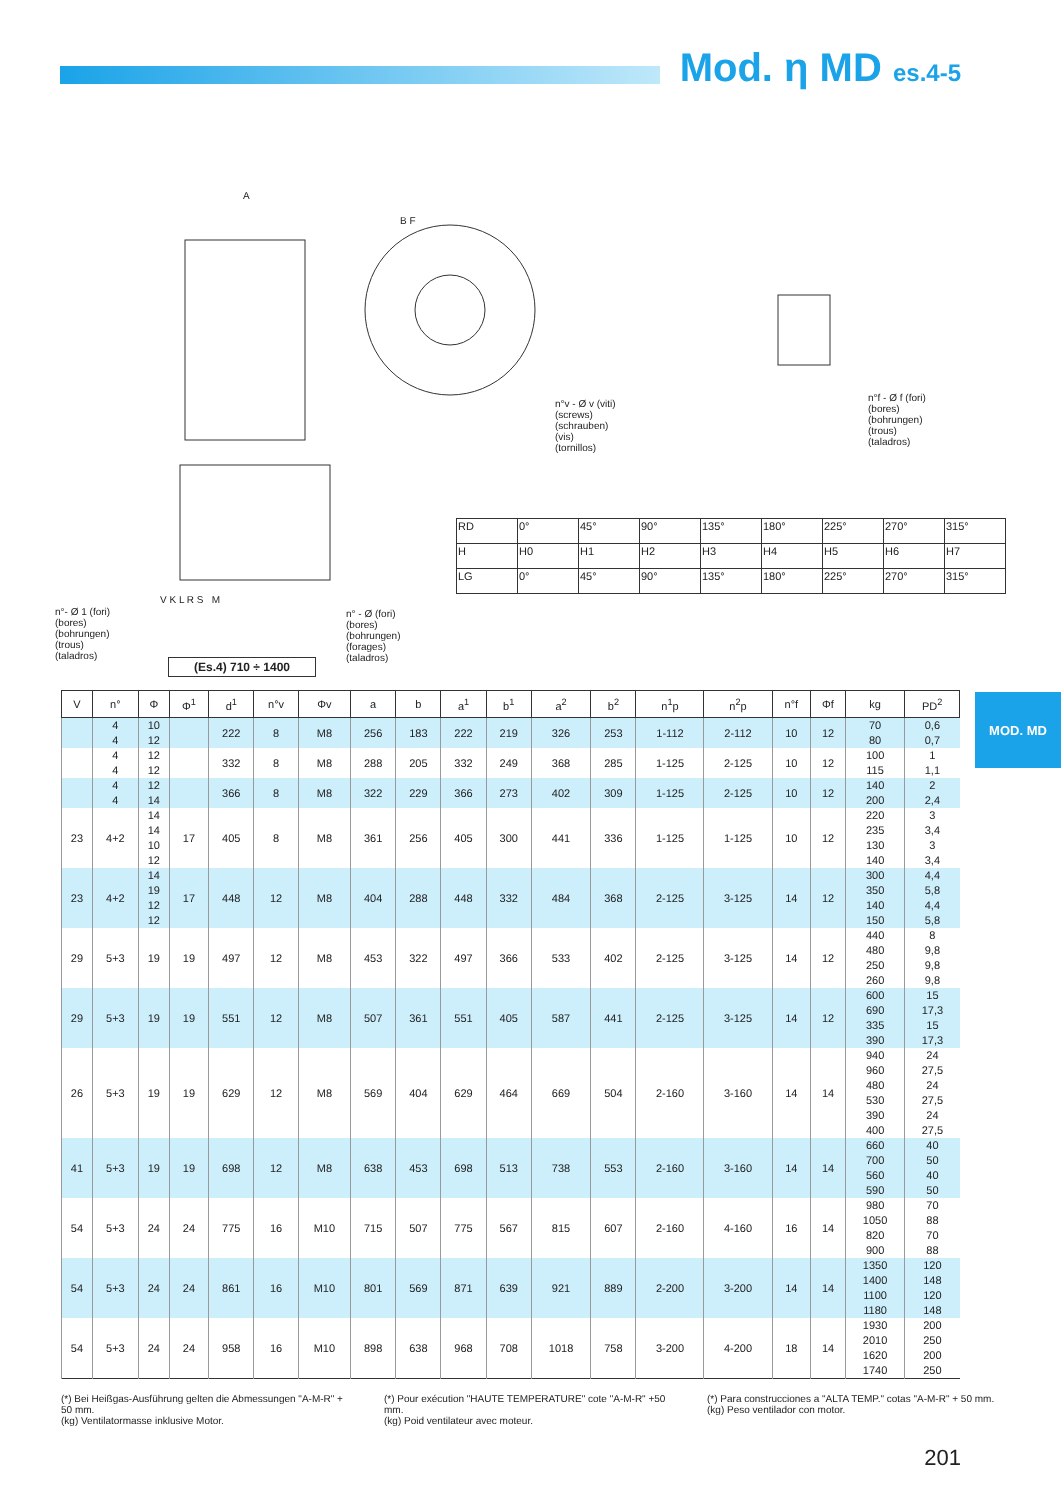Mod. η MD es.4-5
A
B F
n°v - Ø v (viti)
(screws)
(schrauben)
(vis)
(tornillos)
n°f - Ø f (fori)
(bores)
(bohrungen)
(trous)
(taladros)
n°- Ø 1 (fori)
(bores)
(bohrungen)
(trous)
(taladros)
V K L R S M
n° - Ø (fori)
(bores)
(bohrungen)
(forages)
(taladros)
(Es.4) 710 ÷ 1400
| RD | 0° | 45° | 90° | 135° | 180° | 225° | 270° | 315° |
| H | H0 | H1 | H2 | H3 | H4 | H5 | H6 | H7 |
| LG | 0° | 45° | 90° | 135° | 180° | 225° | 270° | 315° |
MOD. MD
| V | n° | Φ | Φ<sup>1</sup> | d<sup>1</sup> | n°v | Φv | a | b | a<sup>1</sup> | b<sup>1</sup> | a<sup>2</sup> | b<sup>2</sup> | n<sup>1</sup>p | n<sup>2</sup>p | n°f | Φf | kg | PD<sup>2</sup> |
| --- | --- | --- | --- | --- | --- | --- | --- | --- | --- | --- | --- | --- | --- | --- | --- | --- | --- | --- |
| | 4 4 | 10 12 | | 222 | 8 | M8 | 256 | 183 | 222 | 219 | 326 | 253 | 1-112 | 2-112 | 10 | 12 | 70 80 | 0,6 0,7 |
| | 4 4 | 12 12 | | 332 | 8 | M8 | 288 | 205 | 332 | 249 | 368 | 285 | 1-125 | 2-125 | 10 | 12 | 100 115 | 1 1,1 |
| | 4 4 | 12 14 | | 366 | 8 | M8 | 322 | 229 | 366 | 273 | 402 | 309 | 1-125 | 2-125 | 10 | 12 | 140 200 | 2 2,4 |
| 23 | 4+2 | 14 14 10 12 | 17 | 405 | 8 | M8 | 361 | 256 | 405 | 300 | 441 | 336 | 1-125 | 1-125 | 10 | 12 | 220 235 130 140 | 3 3,4 3 3,4 |
| 23 | 4+2 | 14 19 12 12 | 17 | 448 | 12 | M8 | 404 | 288 | 448 | 332 | 484 | 368 | 2-125 | 3-125 | 14 | 12 | 300 350 140 150 | 4,4 5,8 4,4 5,8 |
| 29 | 5+3 | 19 | 19 | 497 | 12 | M8 | 453 | 322 | 497 | 366 | 533 | 402 | 2-125 | 3-125 | 14 | 12 | 440 480 250 260 | 8 9,8 9,8 9,8 |
| 29 | 5+3 | 19 | 19 | 551 | 12 | M8 | 507 | 361 | 551 | 405 | 587 | 441 | 2-125 | 3-125 | 14 | 12 | 600 690 335 390 | 15 17,3 15 17,3 |
| 26 | 5+3 | 19 | 19 | 629 | 12 | M8 | 569 | 404 | 629 | 464 | 669 | 504 | 2-160 | 3-160 | 14 | 14 | 940 960 480 530 390 400 | 24 27,5 24 27,5 24 27,5 |
| 41 | 5+3 | 19 | 19 | 698 | 12 | M8 | 638 | 453 | 698 | 513 | 738 | 553 | 2-160 | 3-160 | 14 | 14 | 660 700 560 590 | 40 50 40 50 |
| 54 | 5+3 | 24 | 24 | 775 | 16 | M10 | 715 | 507 | 775 | 567 | 815 | 607 | 2-160 | 4-160 | 16 | 14 | 980 1050 820 900 | 70 88 70 88 |
| 54 | 5+3 | 24 | 24 | 861 | 16 | M10 | 801 | 569 | 871 | 639 | 921 | 889 | 2-200 | 3-200 | 14 | 14 | 1350 1400 1100 1180 | 120 148 120 148 |
| 54 | 5+3 | 24 | 24 | 958 | 16 | M10 | 898 | 638 | 968 | 708 | 1018 | 758 | 3-200 | 4-200 | 18 | 14 | 1930 2010 1620 1740 | 200 250 200 250 |
(*) Bei Heißgas-Ausführung gelten die Abmessungen "A-M-R" + 50 mm.
(kg) Ventilatormasse inklusive Motor.
(*) Pour exécution "HAUTE TEMPERATURE" cote "A-M-R" +50 mm.
(kg) Poid ventilateur avec moteur.
(*) Para construcciones a "ALTA TEMP." cotas "A-M-R" + 50 mm.
(kg) Peso ventilador con motor.
201